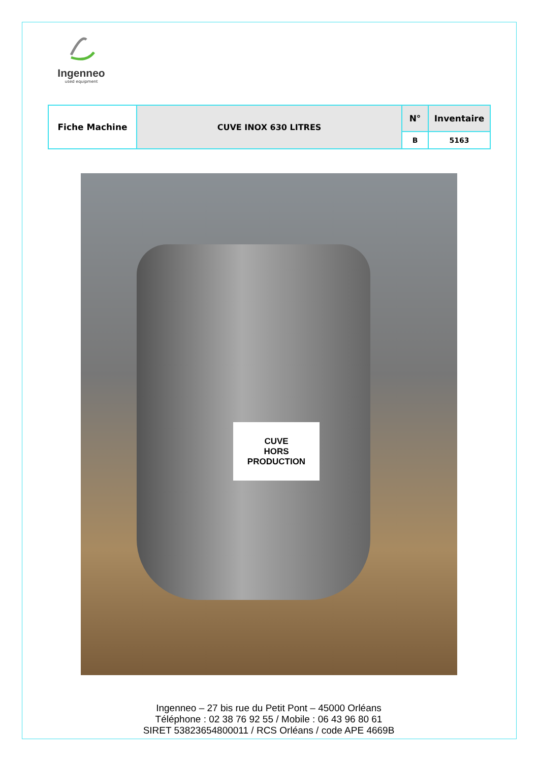Ingenneo
used equipment
| Fiche Machine | CUVE INOX 630 LITRES | N° | Inventaire |
| | | B | 5163 |
CUVE
HORS
PRODUCTION
Ingenneo – 27 bis rue du Petit Pont – 45000 Orléans
Téléphone : 02 38 76 92 55 / Mobile : 06 43 96 80 61
SIRET 53823654800011 / RCS Orléans / code APE 4669B